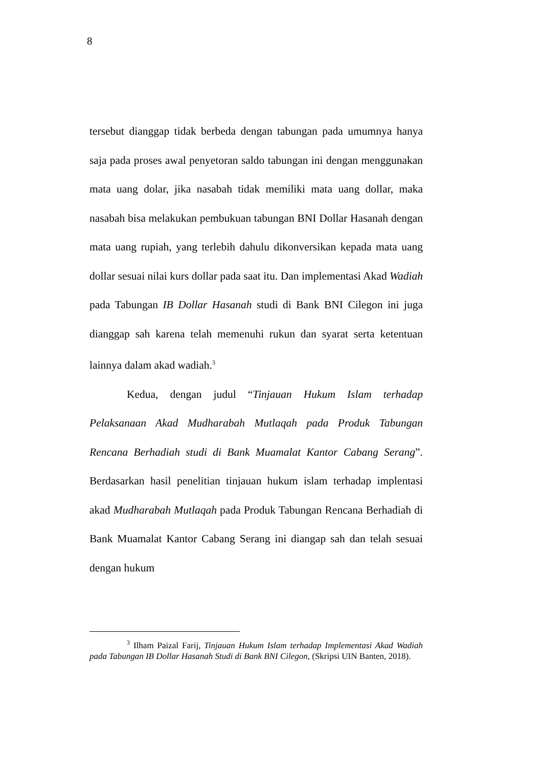8
tersebut dianggap tidak berbeda dengan tabungan pada umumnya hanya saja pada proses awal penyetoran saldo tabungan ini dengan menggunakan mata uang dolar, jika nasabah tidak memiliki mata uang dollar, maka nasabah bisa melakukan pembukuan tabungan BNI Dollar Hasanah dengan mata uang rupiah, yang terlebih dahulu dikonversikan kepada mata uang dollar sesuai nilai kurs dollar pada saat itu. Dan implementasi Akad Wadiah pada Tabungan IB Dollar Hasanah studi di Bank BNI Cilegon ini juga dianggap sah karena telah memenuhi rukun dan syarat serta ketentuan lainnya dalam akad wadiah.<sup>3</sup>
Kedua, dengan judul “Tinjauan Hukum Islam terhadap Pelaksanaan Akad Mudharabah Mutlaqah pada Produk Tabungan Rencana Berhadiah studi di Bank Muamalat Kantor Cabang Serang”. Berdasarkan hasil penelitian tinjauan hukum islam terhadap implentasi akad Mudharabah Mutlaqah pada Produk Tabungan Rencana Berhadiah di Bank Muamalat Kantor Cabang Serang ini diangap sah dan telah sesuai dengan hukum
<sup>3</sup> Ilham Paizal Farij, Tinjauan Hukum Islam terhadap Implementasi Akad Wadiah pada Tabungan IB Dollar Hasanah Studi di Bank BNI Cilegon, (Skripsi UIN Banten, 2018).